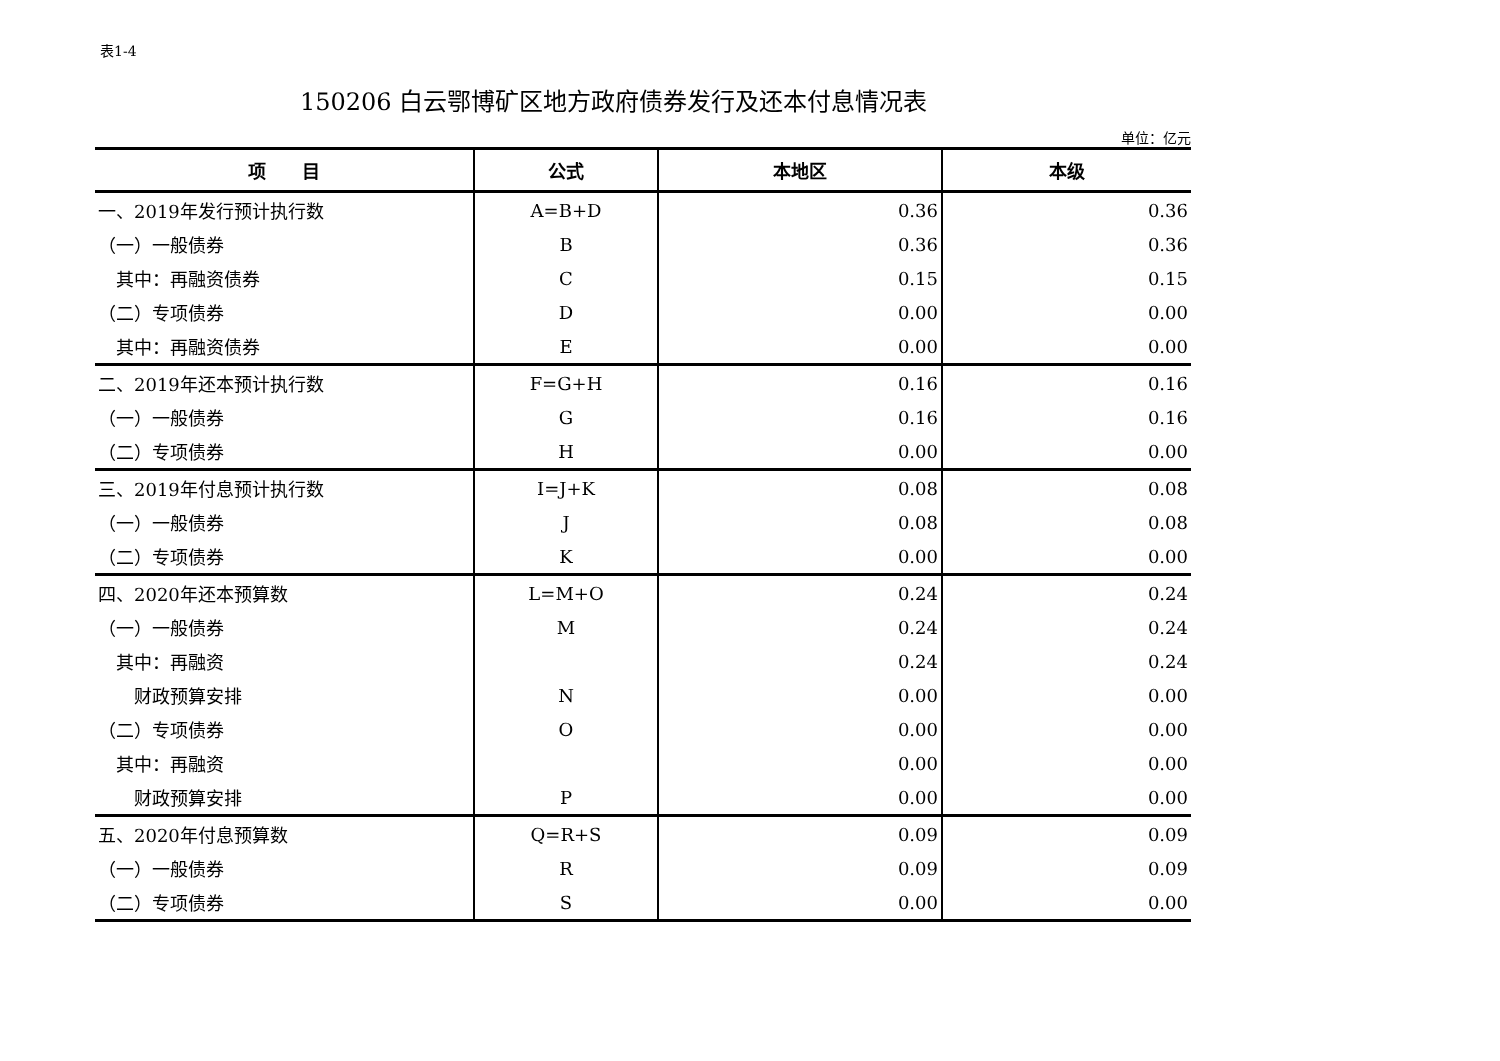表1-4
150206 白云鄂博矿区地方政府债券发行及还本付息情况表
单位：亿元
| 项 目 | 公式 | 本地区 | 本级 |
| --- | --- | --- | --- |
| 一、2019年发行预计执行数 | A=B+D | 0.36 | 0.36 |
| （一）一般债券 | B | 0.36 | 0.36 |
| 其中：再融资债券 | C | 0.15 | 0.15 |
| （二）专项债券 | D | 0.00 | 0.00 |
| 其中：再融资债券 | E | 0.00 | 0.00 |
| 二、2019年还本预计执行数 | F=G+H | 0.16 | 0.16 |
| （一）一般债券 | G | 0.16 | 0.16 |
| （二）专项债券 | H | 0.00 | 0.00 |
| 三、2019年付息预计执行数 | I=J+K | 0.08 | 0.08 |
| （一）一般债券 | J | 0.08 | 0.08 |
| （二）专项债券 | K | 0.00 | 0.00 |
| 四、2020年还本预算数 | L=M+O | 0.24 | 0.24 |
| （一）一般债券 | M | 0.24 | 0.24 |
| 其中：再融资 | | 0.24 | 0.24 |
| 财政预算安排 | N | 0.00 | 0.00 |
| （二）专项债券 | O | 0.00 | 0.00 |
| 其中：再融资 | | 0.00 | 0.00 |
| 财政预算安排 | P | 0.00 | 0.00 |
| 五、2020年付息预算数 | Q=R+S | 0.09 | 0.09 |
| （一）一般债券 | R | 0.09 | 0.09 |
| （二）专项债券 | S | 0.00 | 0.00 |